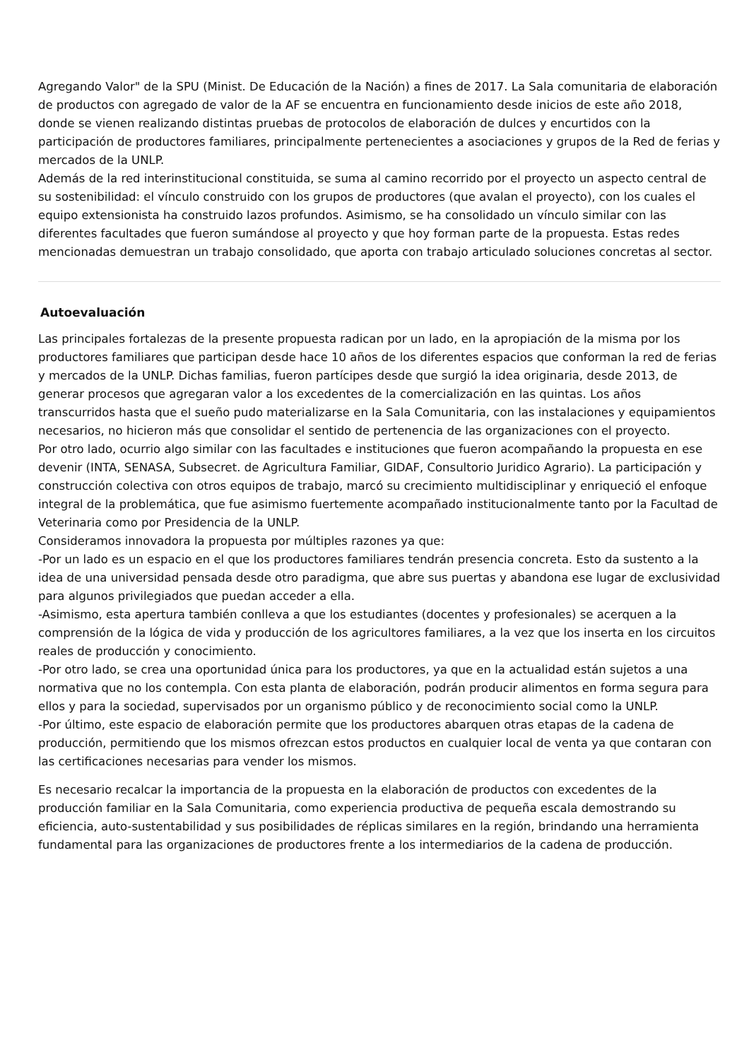Agregando Valor" de la SPU (Minist. De Educación de la Nación) a fines de 2017. La Sala comunitaria de elaboración de productos con agregado de valor de la AF se encuentra en funcionamiento desde inicios de este año 2018, donde se vienen realizando distintas pruebas de protocolos de elaboración de dulces y encurtidos con la participación de productores familiares, principalmente pertenecientes a asociaciones y grupos de la Red de ferias y mercados de la UNLP.
Además de la red interinstitucional constituida, se suma al camino recorrido por el proyecto un aspecto central de su sostenibilidad: el vínculo construido con los grupos de productores (que avalan el proyecto), con los cuales el equipo extensionista ha construido lazos profundos. Asimismo, se ha consolidado un vínculo similar con las diferentes facultades que fueron sumándose al proyecto y que hoy forman parte de la propuesta. Estas redes mencionadas demuestran un trabajo consolidado, que aporta con trabajo articulado soluciones concretas al sector.
Autoevaluación
Las principales fortalezas de la presente propuesta radican por un lado, en la apropiación de la misma por los productores familiares que participan desde hace 10 años de los diferentes espacios que conforman la red de ferias y mercados de la UNLP. Dichas familias, fueron partícipes desde que surgió la idea originaria, desde 2013, de generar procesos que agregaran valor a los excedentes de la comercialización en las quintas. Los años transcurridos hasta que el sueño pudo materializarse en la Sala Comunitaria, con las instalaciones y equipamientos necesarios, no hicieron más que consolidar el sentido de pertenencia de las organizaciones con el proyecto.
Por otro lado, ocurrio algo similar con las facultades e instituciones que fueron acompañando la propuesta en ese devenir (INTA, SENASA, Subsecret. de Agricultura Familiar, GIDAF, Consultorio Juridico Agrario). La participación y construcción colectiva con otros equipos de trabajo, marcó su crecimiento multidisciplinar y enriqueció el enfoque integral de la problemática, que fue asimismo fuertemente acompañado institucionalmente tanto por la Facultad de Veterinaria como por Presidencia de la UNLP.
Consideramos innovadora la propuesta por múltiples razones ya que:
-Por un lado es un espacio en el que los productores familiares tendrán presencia concreta. Esto da sustento a la idea de una universidad pensada desde otro paradigma, que abre sus puertas y abandona ese lugar de exclusividad para algunos privilegiados que puedan acceder a ella.
-Asimismo, esta apertura también conlleva a que los estudiantes (docentes y profesionales) se acerquen a la comprensión de la lógica de vida y producción de los agricultores familiares, a la vez que los inserta en los circuitos reales de producción y conocimiento.
-Por otro lado, se crea una oportunidad única para los productores, ya que en la actualidad están sujetos a una normativa que no los contempla. Con esta planta de elaboración, podrán producir alimentos en forma segura para ellos y para la sociedad, supervisados por un organismo público y de reconocimiento social como la UNLP.
-Por último, este espacio de elaboración permite que los productores abarquen otras etapas de la cadena de producción, permitiendo que los mismos ofrezcan estos productos en cualquier local de venta ya que contaran con las certificaciones necesarias para vender los mismos.
Es necesario recalcar la importancia de la propuesta en la elaboración de productos con excedentes de la producción familiar en la Sala Comunitaria, como experiencia productiva de pequeña escala demostrando su eficiencia, auto-sustentabilidad y sus posibilidades de réplicas similares en la región, brindando una herramienta fundamental para las organizaciones de productores frente a los intermediarios de la cadena de producción.